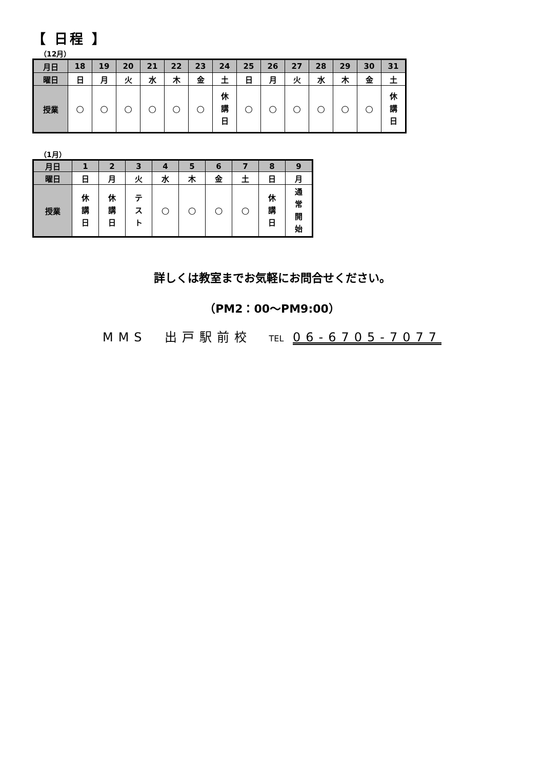【 日程 】
（12月）
| 月日 | 18 | 19 | 20 | 21 | 22 | 23 | 24 | 25 | 26 | 27 | 28 | 29 | 30 | 31 |
| --- | --- | --- | --- | --- | --- | --- | --- | --- | --- | --- | --- | --- | --- | --- |
| 曜日 | 日 | 月 | 火 | 水 | 木 | 金 | 土 | 日 | 月 | 火 | 水 | 木 | 金 | 土 |
| 授業 | ○ | ○ | ○ | ○ | ○ | ○ | 休 講 日 | ○ | ○ | ○ | ○ | ○ | ○ | 休 講 日 |
（1月）
| 月日 | 1 | 2 | 3 | 4 | 5 | 6 | 7 | 8 | 9 |
| --- | --- | --- | --- | --- | --- | --- | --- | --- | --- |
| 曜日 | 日 | 月 | 火 | 水 | 木 | 金 | 土 | 日 | 月 |
| 授業 | 休 講 日 | 休 講 日 | テ ス ト | ○ | ○ | ○ | ○ | 休 講 日 | 通 常 開 始 |
詳しくは教室までお気軽にお問合せください。
（PM2：00～PM9:00）
MMS　出戸駅前校　TEL 06-6705-7077